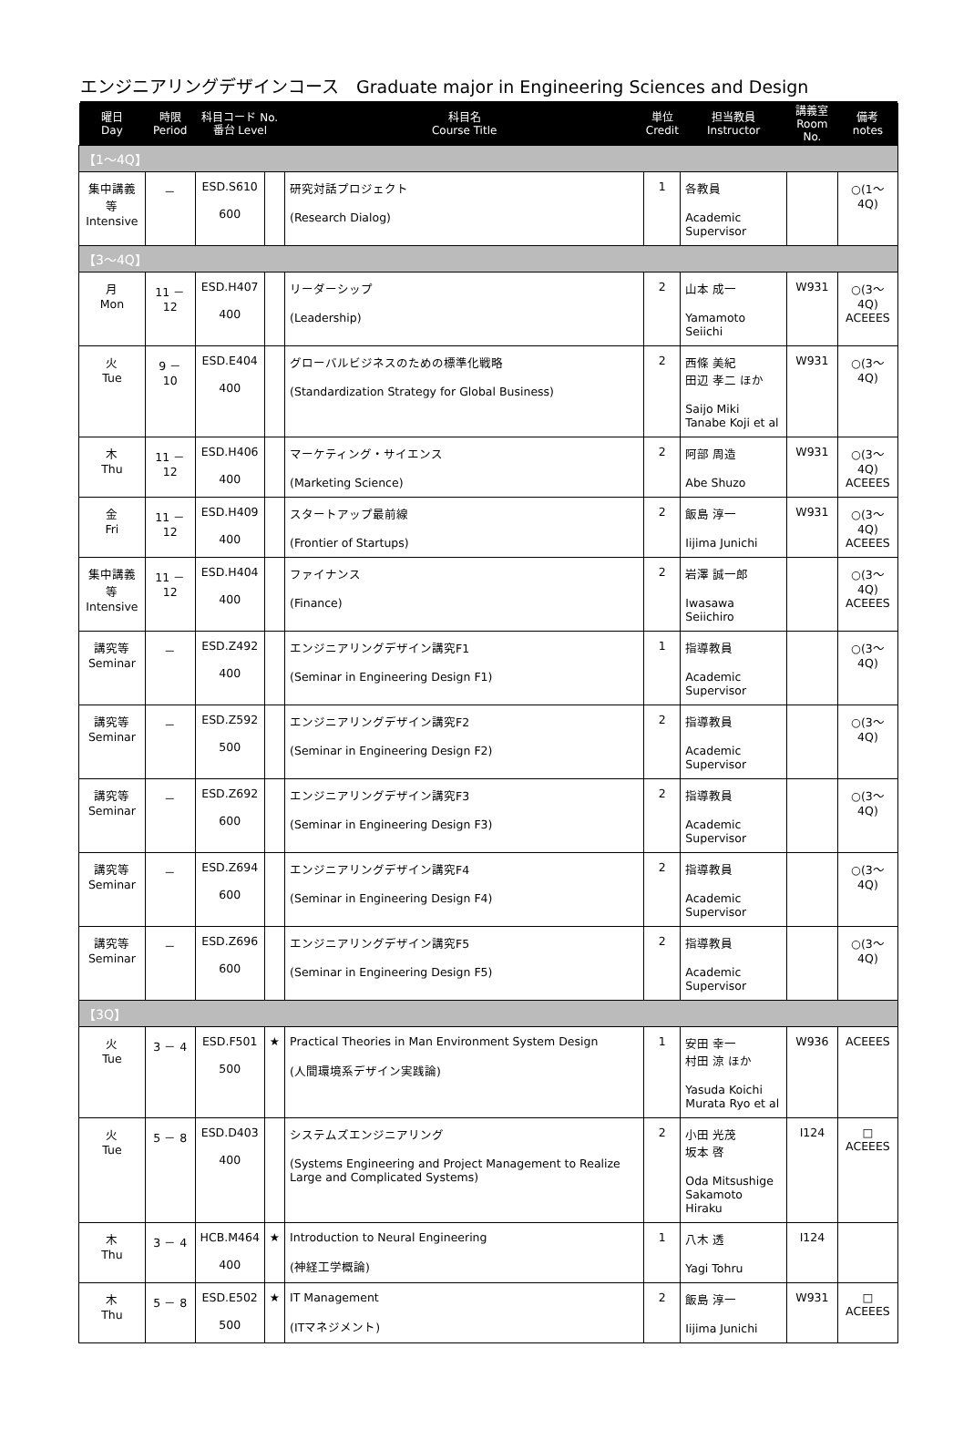エンジニアリングデザインコース　Graduate major in Engineering Sciences and Design
| 曜日 Day | 時限 Period | 科目コード No. 番台 Level | | 科目名 Course Title | 単位 Credit | 担当教員 Instructor | 講義室 Room No. | 備考 notes |
| --- | --- | --- | --- | --- | --- | --- | --- | --- |
| 【1～4Q】 | | | | | | | | |
| 集中講義等 Intensive | － | ESD.S610 600 | | 研究対話プロジェクト (Research Dialog) | 1 | 各教員 Academic Supervisor | | ○(1～4Q) |
| 【3～4Q】 | | | | | | | | |
| 月 Mon | 11 － 12 | ESD.H407 400 | | リーダーシップ (Leadership) | 2 | 山本 成一 Yamamoto Seiichi | W931 | ○(3～4Q) ACEEES |
| 火 Tue | 9 － 10 | ESD.E404 400 | | グローバルビジネスのための標準化戦略 (Standardization Strategy for Global Business) | 2 | 西條 美紀 田辺 孝二 ほか Saijo Miki Tanabe Koji et al | W931 | ○(3～4Q) |
| 木 Thu | 11 － 12 | ESD.H406 400 | | マーケティング・サイエンス (Marketing Science) | 2 | 阿部 周造 Abe Shuzo | W931 | ○(3～4Q) ACEEES |
| 金 Fri | 11 － 12 | ESD.H409 400 | | スタートアップ最前線 (Frontier of Startups) | 2 | 飯島 淳一 Iijima Junichi | W931 | ○(3～4Q) ACEEES |
| 集中講義等 Intensive | 11 － 12 | ESD.H404 400 | | ファイナンス (Finance) | 2 | 岩澤 誠一郎 Iwasawa Seiichiro | | ○(3～4Q) ACEEES |
| 講究等 Seminar | － | ESD.Z492 400 | | エンジニアリングデザイン講究F1 (Seminar in Engineering Design F1) | 1 | 指導教員 Academic Supervisor | | ○(3～4Q) |
| 講究等 Seminar | － | ESD.Z592 500 | | エンジニアリングデザイン講究F2 (Seminar in Engineering Design F2) | 2 | 指導教員 Academic Supervisor | | ○(3～4Q) |
| 講究等 Seminar | － | ESD.Z692 600 | | エンジニアリングデザイン講究F3 (Seminar in Engineering Design F3) | 2 | 指導教員 Academic Supervisor | | ○(3～4Q) |
| 講究等 Seminar | － | ESD.Z694 600 | | エンジニアリングデザイン講究F4 (Seminar in Engineering Design F4) | 2 | 指導教員 Academic Supervisor | | ○(3～4Q) |
| 講究等 Seminar | － | ESD.Z696 600 | | エンジニアリングデザイン講究F5 (Seminar in Engineering Design F5) | 2 | 指導教員 Academic Supervisor | | ○(3～4Q) |
| 【3Q】 | | | | | | | | |
| 火 Tue | 3 － 4 | ESD.F501 500 | ★ | Practical Theories in Man Environment System Design (人間環境系デザイン実践論) | 1 | 安田 幸一 村田 涼 ほか Yasuda Koichi Murata Ryo et al | W936 | ACEEES |
| 火 Tue | 5 － 8 | ESD.D403 400 | | システムズエンジニアリング (Systems Engineering and Project Management to Realize Large and Complicated Systems) | 2 | 小田 光茂 坂本 啓 Oda Mitsushige Sakamoto Hiraku | I124 | □ ACEEES |
| 木 Thu | 3 － 4 | HCB.M464 400 | ★ | Introduction to Neural Engineering (神経工学概論) | 1 | 八木 透 Yagi Tohru | I124 | |
| 木 Thu | 5 － 8 | ESD.E502 500 | ★ | IT Management (ITマネジメント) | 2 | 飯島 淳一 Iijima Junichi | W931 | □ ACEEES |